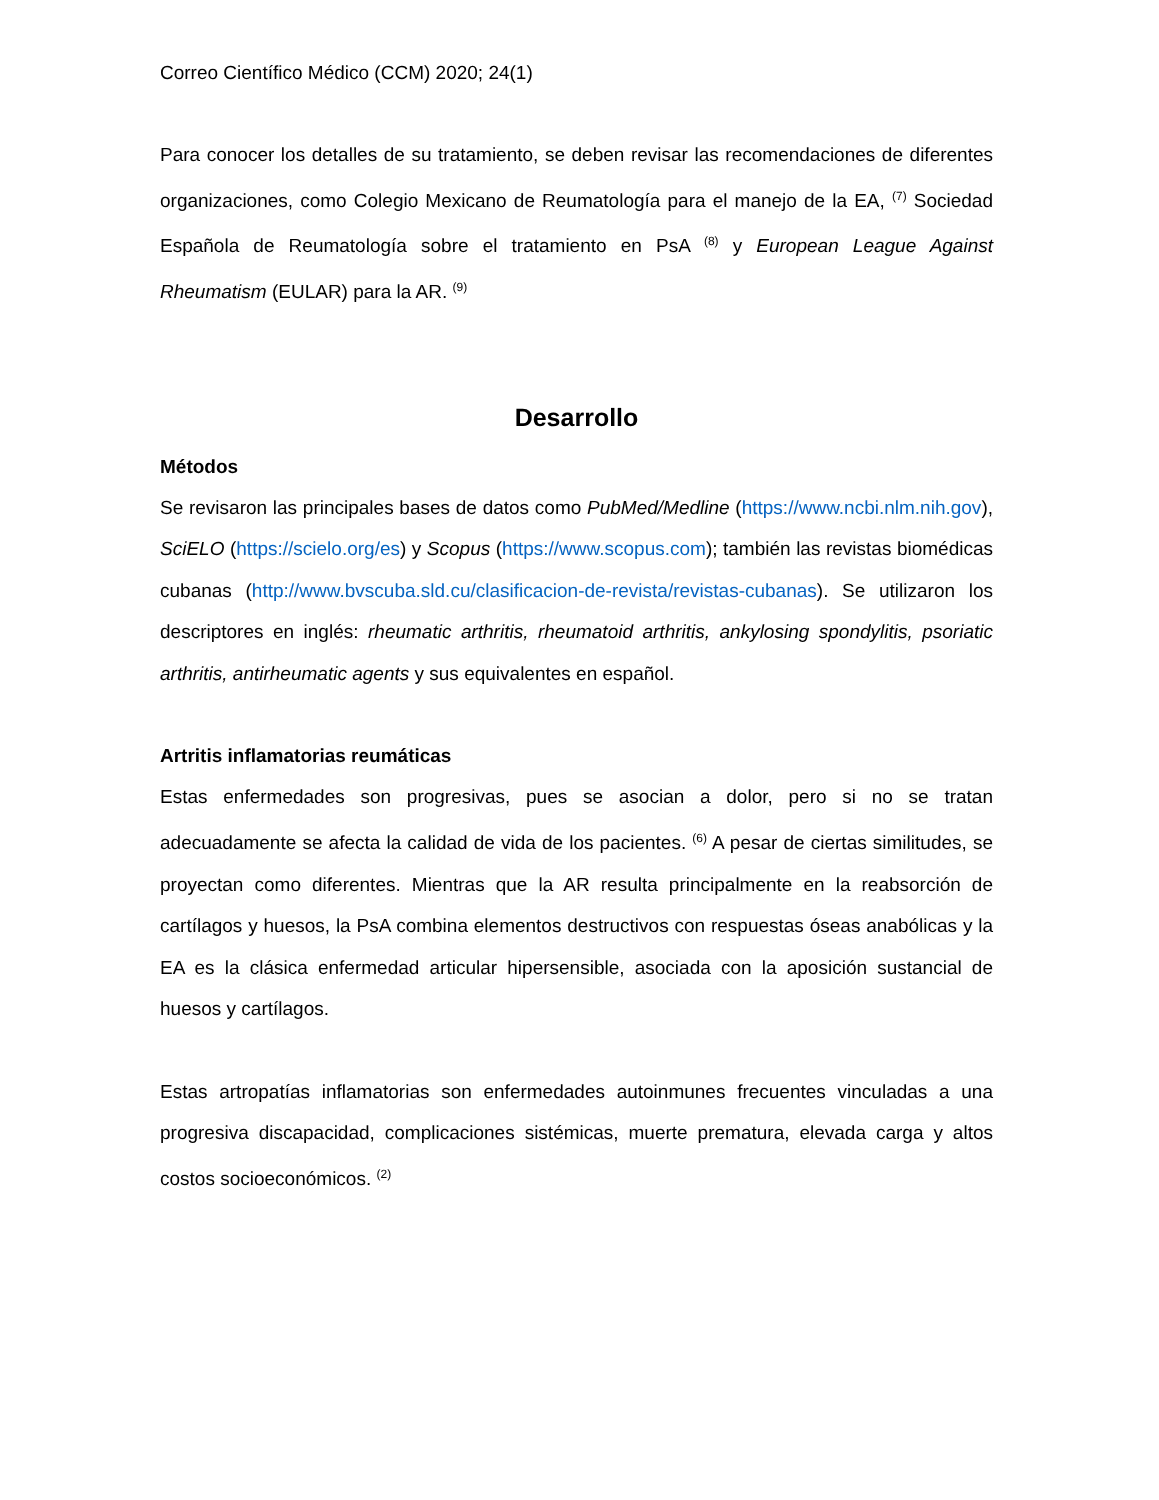Correo Científico Médico (CCM) 2020; 24(1)
Para conocer los detalles de su tratamiento, se deben revisar las recomendaciones de diferentes organizaciones, como Colegio Mexicano de Reumatología para el manejo de la EA, <sup>(7)</sup> Sociedad Española de Reumatología sobre el tratamiento en PsA <sup>(8)</sup> y European League Against Rheumatism (EULAR) para la AR. <sup>(9)</sup>
Desarrollo
Métodos
Se revisaron las principales bases de datos como PubMed/Medline (https://www.ncbi.nlm.nih.gov), SciELO (https://scielo.org/es) y Scopus (https://www.scopus.com); también las revistas biomédicas cubanas (http://www.bvscuba.sld.cu/clasificacion-de-revista/revistas-cubanas). Se utilizaron los descriptores en inglés: rheumatic arthritis, rheumatoid arthritis, ankylosing spondylitis, psoriatic arthritis, antirheumatic agents y sus equivalentes en español.
Artritis inflamatorias reumáticas
Estas enfermedades son progresivas, pues se asocian a dolor, pero si no se tratan adecuadamente se afecta la calidad de vida de los pacientes. <sup>(6)</sup> A pesar de ciertas similitudes, se proyectan como diferentes. Mientras que la AR resulta principalmente en la reabsorción de cartílagos y huesos, la PsA combina elementos destructivos con respuestas óseas anabólicas y la EA es la clásica enfermedad articular hipersensible, asociada con la aposición sustancial de huesos y cartílagos.
Estas artropatías inflamatorias son enfermedades autoinmunes frecuentes vinculadas a una progresiva discapacidad, complicaciones sistémicas, muerte prematura, elevada carga y altos costos socioeconómicos. <sup>(2)</sup>